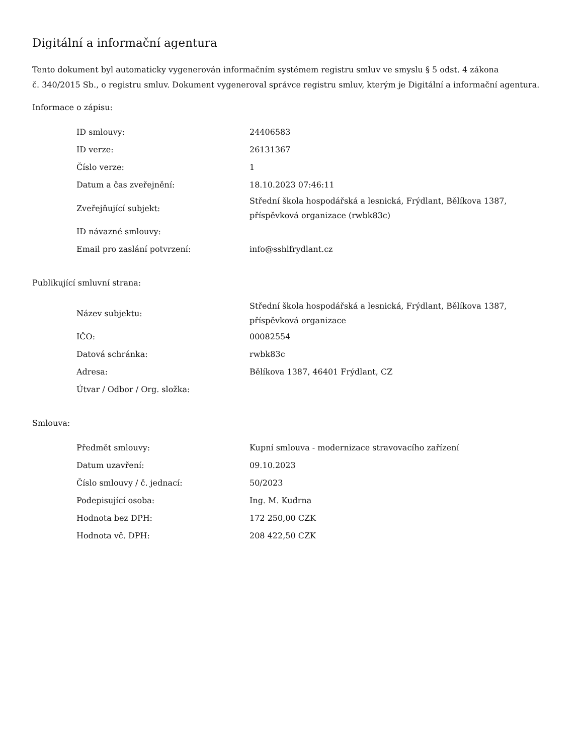Digitální a informační agentura
Tento dokument byl automaticky vygenerován informačním systémem registru smluv ve smyslu § 5 odst. 4 zákona
č. 340/2015 Sb., o registru smluv. Dokument vygeneroval správce registru smluv, kterým je Digitální a informační agentura.
Informace o zápisu:
| ID smlouvy: | 24406583 |
| ID verze: | 26131367 |
| Číslo verze: | 1 |
| Datum a čas zveřejnění: | 18.10.2023 07:46:11 |
| Zveřejňující subjekt: | Střední škola hospodářská a lesnická, Frýdlant, Bělíkova 1387, příspěvková organizace (rwbk83c) |
| ID návazné smlouvy: | |
| Email pro zaslání potvrzení: | info@sshlfrydlant.cz |
Publikující smluvní strana:
| Název subjektu: | Střední škola hospodářská a lesnická, Frýdlant, Bělíkova 1387, příspěvková organizace |
| IČO: | 00082554 |
| Datová schránka: | rwbk83c |
| Adresa: | Bělíkova 1387, 46401 Frýdlant, CZ |
| Útvar / Odbor / Org. složka: | |
Smlouva:
| Předmět smlouvy: | Kupní smlouva - modernizace stravovacího zařízení |
| Datum uzavření: | 09.10.2023 |
| Číslo smlouvy / č. jednací: | 50/2023 |
| Podepisující osoba: | Ing. M. Kudrna |
| Hodnota bez DPH: | 172 250,00 CZK |
| Hodnota vč. DPH: | 208 422,50 CZK |